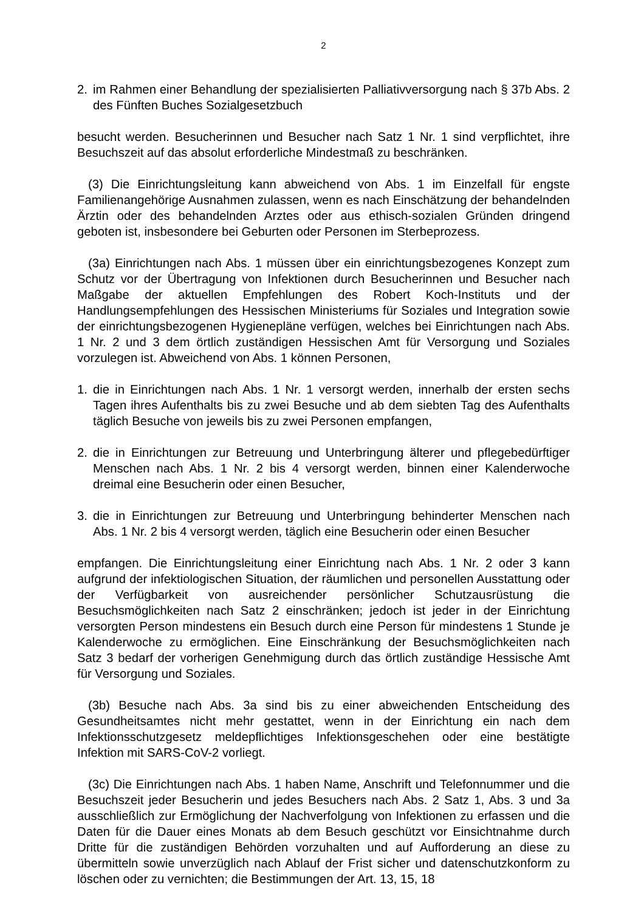2
2. im Rahmen einer Behandlung der spezialisierten Palliativversorgung nach § 37b Abs. 2 des Fünften Buches Sozialgesetzbuch
besucht werden. Besucherinnen und Besucher nach Satz 1 Nr. 1 sind verpflichtet, ihre Besuchszeit auf das absolut erforderliche Mindestmaß zu beschränken.
(3) Die Einrichtungsleitung kann abweichend von Abs. 1 im Einzelfall für engste Familienangehörige Ausnahmen zulassen, wenn es nach Einschätzung der behandelnden Ärztin oder des behandelnden Arztes oder aus ethisch-sozialen Gründen dringend geboten ist, insbesondere bei Geburten oder Personen im Sterbeprozess.
(3a) Einrichtungen nach Abs. 1 müssen über ein einrichtungsbezogenes Konzept zum Schutz vor der Übertragung von Infektionen durch Besucherinnen und Besucher nach Maßgabe der aktuellen Empfehlungen des Robert Koch-Instituts und der Handlungsempfehlungen des Hessischen Ministeriums für Soziales und Integration sowie der einrichtungsbezogenen Hygienepläne verfügen, welches bei Einrichtungen nach Abs. 1 Nr. 2 und 3 dem örtlich zuständigen Hessischen Amt für Versorgung und Soziales vorzulegen ist. Abweichend von Abs. 1 können Personen,
1. die in Einrichtungen nach Abs. 1 Nr. 1 versorgt werden, innerhalb der ersten sechs Tagen ihres Aufenthalts bis zu zwei Besuche und ab dem siebten Tag des Aufenthalts täglich Besuche von jeweils bis zu zwei Personen empfangen,
2. die in Einrichtungen zur Betreuung und Unterbringung älterer und pflegebedürftiger Menschen nach Abs. 1 Nr. 2 bis 4 versorgt werden, binnen einer Kalenderwoche dreimal eine Besucherin oder einen Besucher,
3. die in Einrichtungen zur Betreuung und Unterbringung behinderter Menschen nach Abs. 1 Nr. 2 bis 4 versorgt werden, täglich eine Besucherin oder einen Besucher
empfangen. Die Einrichtungsleitung einer Einrichtung nach Abs. 1 Nr. 2 oder 3 kann aufgrund der infektiologischen Situation, der räumlichen und personellen Ausstattung oder der Verfügbarkeit von ausreichender persönlicher Schutzausrüstung die Besuchsmöglichkeiten nach Satz 2 einschränken; jedoch ist jeder in der Einrichtung versorgten Person mindestens ein Besuch durch eine Person für mindestens 1 Stunde je Kalenderwoche zu ermöglichen. Eine Einschränkung der Besuchsmöglichkeiten nach Satz 3 bedarf der vorherigen Genehmigung durch das örtlich zuständige Hessische Amt für Versorgung und Soziales.
(3b) Besuche nach Abs. 3a sind bis zu einer abweichenden Entscheidung des Gesundheitsamtes nicht mehr gestattet, wenn in der Einrichtung ein nach dem Infektionsschutzgesetz meldepflichtiges Infektionsgeschehen oder eine bestätigte Infektion mit SARS-CoV-2 vorliegt.
(3c) Die Einrichtungen nach Abs. 1 haben Name, Anschrift und Telefonnummer und die Besuchszeit jeder Besucherin und jedes Besuchers nach Abs. 2 Satz 1, Abs. 3 und 3a ausschließlich zur Ermöglichung der Nachverfolgung von Infektionen zu erfassen und die Daten für die Dauer eines Monats ab dem Besuch geschützt vor Einsichtnahme durch Dritte für die zuständigen Behörden vorzuhalten und auf Aufforderung an diese zu übermitteln sowie unverzüglich nach Ablauf der Frist sicher und datenschutzkonform zu löschen oder zu vernichten; die Bestimmungen der Art. 13, 15, 18